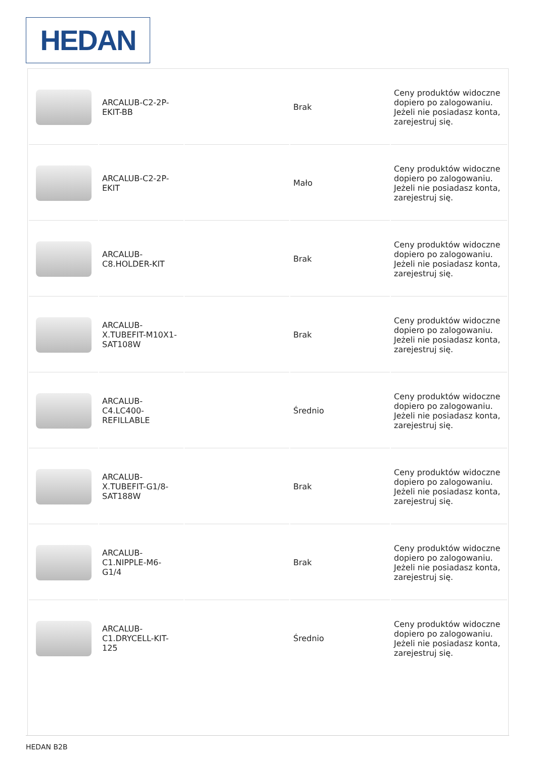HEDAN
| | ARCALUB-C2-2P-EKIT-BB | | Brak | Ceny produktów widoczne dopiero po zalogowaniu. Jeżeli nie posiadasz konta, zarejestruj się. |
| | ARCALUB-C2-2P-EKIT | | Mało | Ceny produktów widoczne dopiero po zalogowaniu. Jeżeli nie posiadasz konta, zarejestruj się. |
| | ARCALUB-C8.HOLDER-KIT | | Brak | Ceny produktów widoczne dopiero po zalogowaniu. Jeżeli nie posiadasz konta, zarejestruj się. |
| | ARCALUB-X.TUBEFIT-M10X1-SAT108W | | Brak | Ceny produktów widoczne dopiero po zalogowaniu. Jeżeli nie posiadasz konta, zarejestruj się. |
| | ARCALUB-C4.LC400-REFILLABLE | | Średnio | Ceny produktów widoczne dopiero po zalogowaniu. Jeżeli nie posiadasz konta, zarejestruj się. |
| | ARCALUB-X.TUBEFIT-G1/8-SAT188W | | Brak | Ceny produktów widoczne dopiero po zalogowaniu. Jeżeli nie posiadasz konta, zarejestruj się. |
| | ARCALUB-C1.NIPPLE-M6-G1/4 | | Brak | Ceny produktów widoczne dopiero po zalogowaniu. Jeżeli nie posiadasz konta, zarejestruj się. |
| | ARCALUB-C1.DRYCELL-KIT-125 | | Średnio | Ceny produktów widoczne dopiero po zalogowaniu. Jeżeli nie posiadasz konta, zarejestruj się. |
HEDAN B2B